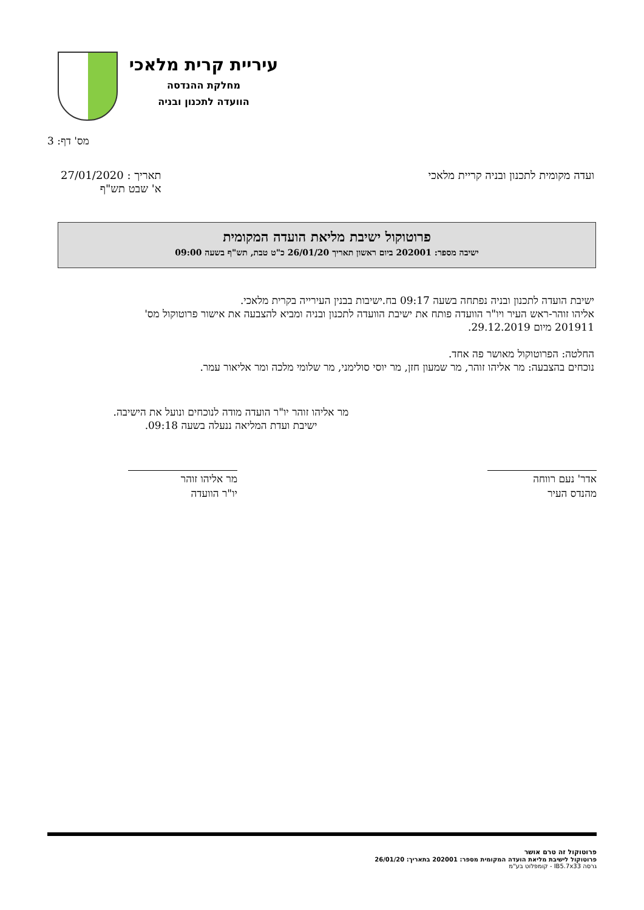עיריית קרית מלאכי
מחלקת ההנדסה
הוועדה לתכנון ובניה
מס' דף: 3
ועדה מקומית לתכנון ובניה קריית מלאכי
תאריך : 27/01/2020
א' שבט תש"ף
פרוטוקול ישיבת מליאת הועדה המקומית
ישיבה מספר: 202001 ביום ראשון תאריך 26/01/20 כ"ט טבת, תש"ף בשעה 09:00
ישיבת הועדה לתכנון ובניה נפתחה בשעה 09:17 בח.ישיבות בבנין העירייה בקרית מלאכי.
אליהו זוהר-ראש העיר ויו"ר הוועדה פותח את ישיבת הוועדה לתכנון ובניה ומביא להצבעה את אישור פרוטוקול מס' 201911 מיום 29.12.2019.
החלטה: הפרוטוקול מאושר פה אחד.
נוכחים בהצבעה: מר אליהו זוהר, מר שמעון חזן, מר יוסי סולימני, מר שלומי מלכה ומר אליאור עמר.
מר אליהו זוהר יו"ר הועדה מודה לנוכחים ונועל את הישיבה.
ישיבת ועדת המליאה ננעלה בשעה 09:18.
אדר' נעם רווחה
מהנדס העיר
מר אליהו זוהר
יו"ר הוועדה
פרוטוקול זה טרם אושר
פרוטוקול לישיבת מליאת הועדה המקומית מספר: 202001 בתאריך: 26/01/20
גרסה IB5.7x33 - קומפלוט בע"מ